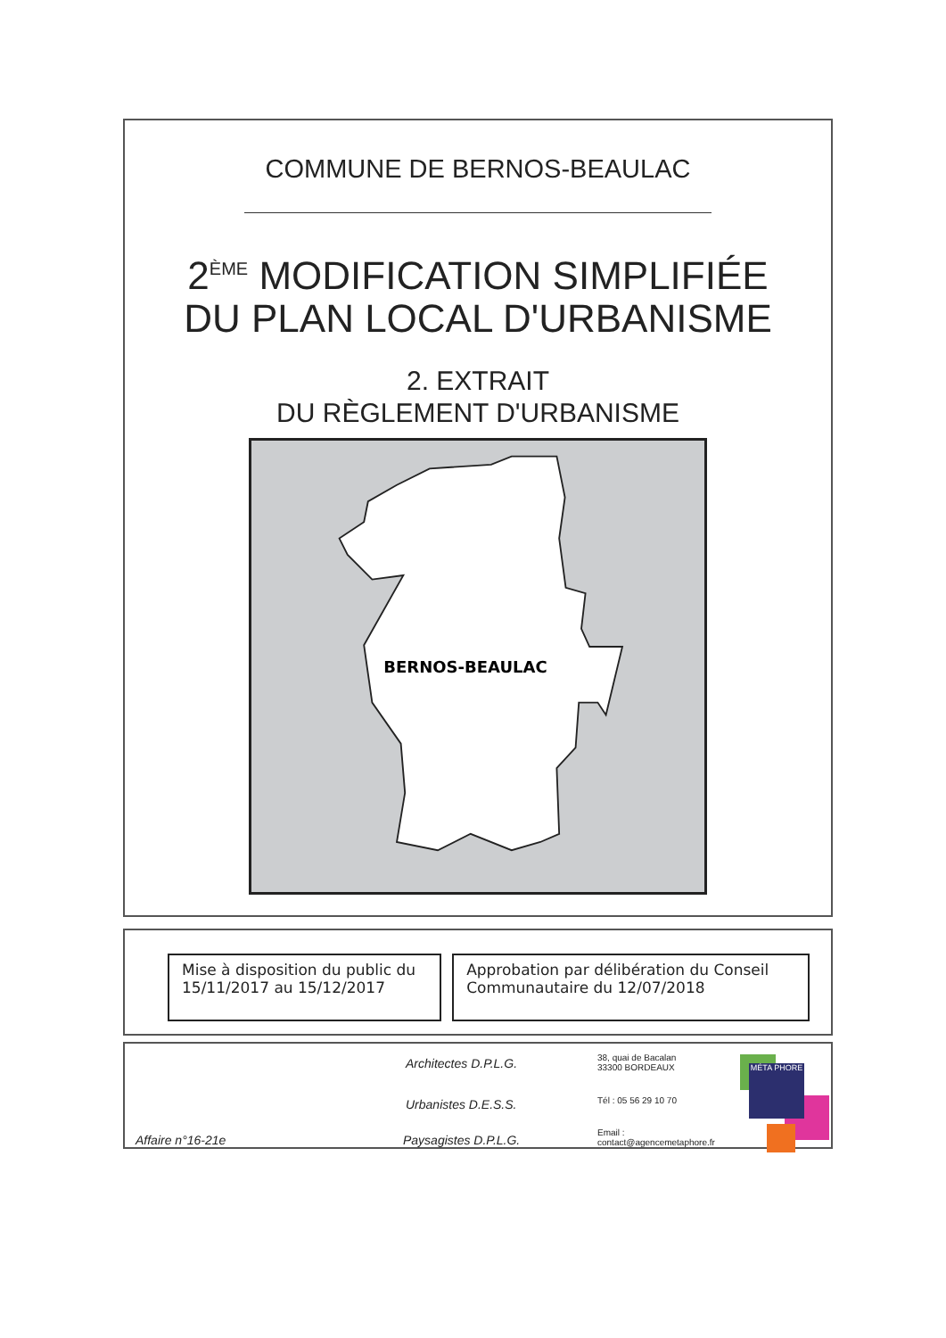COMMUNE DE BERNOS-BEAULAC
2<sup>ÈME</sup> MODIFICATION SIMPLIFIÉE
DU PLAN LOCAL D'URBANISME
2. EXTRAIT
DU RÈGLEMENT D'URBANISME
BERNOS-BEAULAC
Mise à disposition du public du 15/11/2017 au 15/12/2017
Approbation par délibération du Conseil Communautaire du 12/07/2018
Architectes D.P.L.G.
38, quai de Bacalan
33300 BORDEAUX
Urbanistes D.E.S.S. Tél : 05 56 29 10 70
Affaire n°16-21e Paysagistes D.P.L.G.
Email :
contact@agencemetaphore.fr
MÉTA PHORE